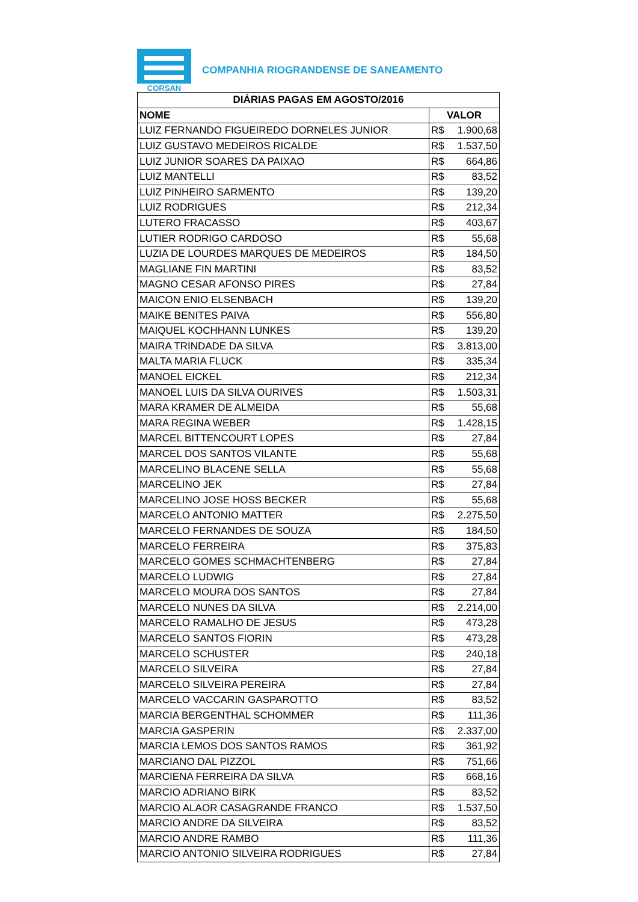CORSAN
COMPANHIA RIOGRANDENSE DE SANEAMENTO
| DIÁRIAS PAGAS EM AGOSTO/2016 | |
| --- | --- |
| NOME | VALOR |
| LUIZ FERNANDO FIGUEIREDO DORNELES JUNIOR | R$ 1.900,68 |
| LUIZ GUSTAVO MEDEIROS RICALDE | R$ 1.537,50 |
| LUIZ JUNIOR SOARES DA PAIXAO | R$ 664,86 |
| LUIZ MANTELLI | R$ 83,52 |
| LUIZ PINHEIRO SARMENTO | R$ 139,20 |
| LUIZ RODRIGUES | R$ 212,34 |
| LUTERO FRACASSO | R$ 403,67 |
| LUTIER RODRIGO CARDOSO | R$ 55,68 |
| LUZIA DE LOURDES MARQUES DE MEDEIROS | R$ 184,50 |
| MAGLIANE FIN MARTINI | R$ 83,52 |
| MAGNO CESAR AFONSO PIRES | R$ 27,84 |
| MAICON ENIO ELSENBACH | R$ 139,20 |
| MAIKE BENITES PAIVA | R$ 556,80 |
| MAIQUEL KOCHHANN LUNKES | R$ 139,20 |
| MAIRA TRINDADE DA SILVA | R$ 3.813,00 |
| MALTA MARIA FLUCK | R$ 335,34 |
| MANOEL EICKEL | R$ 212,34 |
| MANOEL LUIS DA SILVA OURIVES | R$ 1.503,31 |
| MARA KRAMER DE ALMEIDA | R$ 55,68 |
| MARA REGINA WEBER | R$ 1.428,15 |
| MARCEL BITTENCOURT LOPES | R$ 27,84 |
| MARCEL DOS SANTOS VILANTE | R$ 55,68 |
| MARCELINO BLACENE SELLA | R$ 55,68 |
| MARCELINO JEK | R$ 27,84 |
| MARCELINO JOSE HOSS BECKER | R$ 55,68 |
| MARCELO ANTONIO MATTER | R$ 2.275,50 |
| MARCELO FERNANDES DE SOUZA | R$ 184,50 |
| MARCELO FERREIRA | R$ 375,83 |
| MARCELO GOMES SCHMACHTENBERG | R$ 27,84 |
| MARCELO LUDWIG | R$ 27,84 |
| MARCELO MOURA DOS SANTOS | R$ 27,84 |
| MARCELO NUNES DA SILVA | R$ 2.214,00 |
| MARCELO RAMALHO DE JESUS | R$ 473,28 |
| MARCELO SANTOS FIORIN | R$ 473,28 |
| MARCELO SCHUSTER | R$ 240,18 |
| MARCELO SILVEIRA | R$ 27,84 |
| MARCELO SILVEIRA PEREIRA | R$ 27,84 |
| MARCELO VACCARIN GASPAROTTO | R$ 83,52 |
| MARCIA BERGENTHAL SCHOMMER | R$ 111,36 |
| MARCIA GASPERIN | R$ 2.337,00 |
| MARCIA LEMOS DOS SANTOS RAMOS | R$ 361,92 |
| MARCIANO DAL PIZZOL | R$ 751,66 |
| MARCIENA FERREIRA DA SILVA | R$ 668,16 |
| MARCIO ADRIANO BIRK | R$ 83,52 |
| MARCIO ALAOR CASAGRANDE FRANCO | R$ 1.537,50 |
| MARCIO ANDRE DA SILVEIRA | R$ 83,52 |
| MARCIO ANDRE RAMBO | R$ 111,36 |
| MARCIO ANTONIO SILVEIRA RODRIGUES | R$ 27,84 |